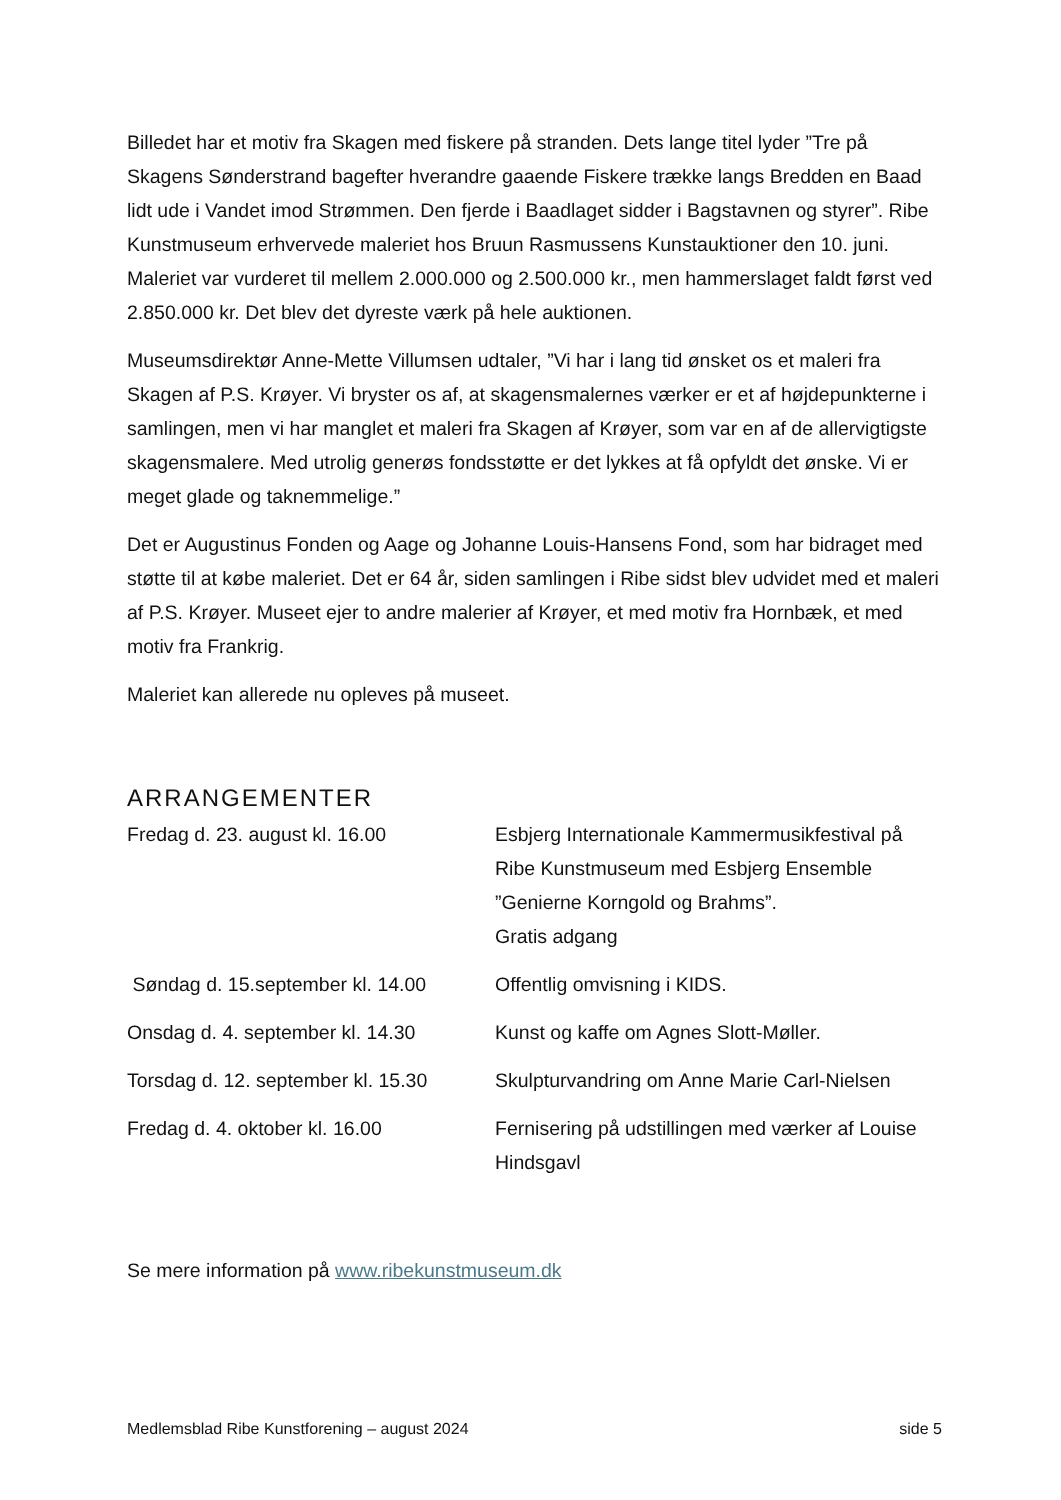Billedet har et motiv fra Skagen med fiskere på stranden. Dets lange titel lyder ”Tre på Skagens Sønderstrand bagefter hverandre gaaende Fiskere trække langs Bredden en Baad lidt ude i Vandet imod Strømmen. Den fjerde i Baadlaget sidder i Bagstavnen og styrer”. Ribe Kunstmuseum erhvervede maleriet hos Bruun Rasmussens Kunstauktioner den 10. juni. Maleriet var vurderet til mellem 2.000.000 og 2.500.000 kr., men hammerslaget faldt først ved 2.850.000 kr. Det blev det dyreste værk på hele auktionen.
Museumsdirektør Anne-Mette Villumsen udtaler, ”Vi har i lang tid ønsket os et maleri fra Skagen af P.S. Krøyer. Vi bryster os af, at skagensmalernes værker er et af højdepunkterne i samlingen, men vi har manglet et maleri fra Skagen af Krøyer, som var en af de allervigtigste skagensmalere. Med utrolig generøs fondsstøtte er det lykkes at få opfyldt det ønske. Vi er meget glade og taknemmelige.”
Det er Augustinus Fonden og Aage og Johanne Louis-Hansens Fond, som har bidraget med støtte til at købe maleriet. Det er 64 år, siden samlingen i Ribe sidst blev udvidet med et maleri af P.S. Krøyer. Museet ejer to andre malerier af Krøyer, et med motiv fra Hornbæk, et med motiv fra Frankrig.
Maleriet kan allerede nu opleves på museet.
ARRANGEMENTER
| Fredag d. 23. august kl. 16.00 | Esbjerg Internationale Kammermusikfestival på Ribe Kunstmuseum med Esbjerg Ensemble ”Genierne Korngold og Brahms”. Gratis adgang |
| Søndag d. 15.september kl. 14.00 | Offentlig omvisning i KIDS. |
| Onsdag d. 4. september kl. 14.30 | Kunst og kaffe om Agnes Slott-Møller. |
| Torsdag d. 12. september kl. 15.30 | Skulpturvandring om Anne Marie Carl-Nielsen |
| Fredag d. 4. oktober kl. 16.00 | Fernisering på udstillingen med værker af Louise Hindsgavl |
Se mere information på www.ribekunstmuseum.dk
Medlemsblad Ribe Kunstforening – august 2024 side 5